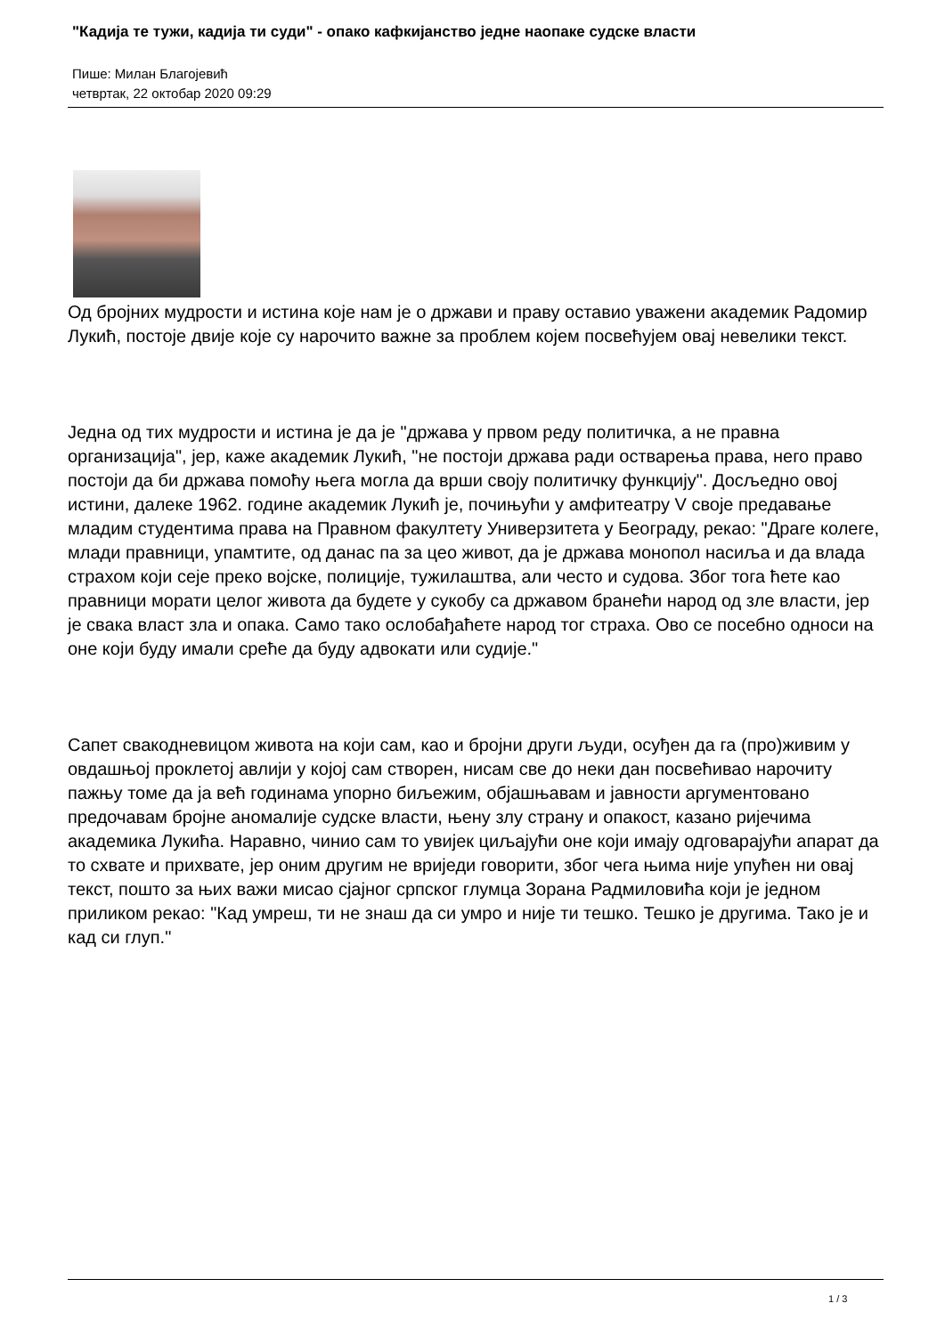"Кадија те тужи, кадија ти суди" - опако кафкијанство једне наопаке судске власти
Пише: Милан Благојевић
четвртак, 22 октобар 2020 09:29
Од бројних мудрости и истина које нам је о држави и праву оставио уважени академик Радомир Лукић, постоје двије које су нарочито важне за проблем којем посвећујем овај невелики текст.
Једна од тих мудрости и истина је да је "држава у првом реду политичка, а не правна организација", јер, каже академик Лукић, "не постоји држава ради остварења права, него право постоји да би држава помоћу њега могла да врши своју политичку функцију". Досљедно овој истини, далеке 1962. године академик Лукић је, почињући у амфитеатру V своје предавање младим студентима права на Правном факултету Универзитета у Београду, рекао: "Драге колеге, млади правници, упамтите, од данас па за цео живот, да је држава монопол насиља и да влада страхом који сеје преко војске, полиције, тужилаштва, али често и судова. Због тога ћете као правници морати целог живота да будете у сукобу са државом бранећи народ од зле власти, јер је свака власт зла и опака. Само тако ослобађаћете народ тог страха. Ово се посебно односи на оне који буду имали среће да буду адвокати или судије."
Сапет свакодневицом живота на који сам, као и бројни други људи, осуђен да га (про)живим у овдашњој проклетој авлији у којој сам створен, нисам све до неки дан посвећивао нарочиту пажњу томе да ја већ годинама упорно биљежим, објашњавам и јавности аргументовано предочавам бројне аномалије судске власти, њену злу страну и опакост, казано ријечима академика Лукића. Наравно, чинио сам то увијек циљајући оне који имају одговарајући апарат да то схвате и прихвате, јер оним другим не вриједи говорити, због чега њима није упућен ни овај текст, пошто за њих важи мисао сјајног српског глумца Зорана Радмиловића који је једном приликом рекао: "Кад умреш, ти не знаш да си умро и није ти тешко. Тешко је другима. Тако је и кад си глуп."
1 / 3